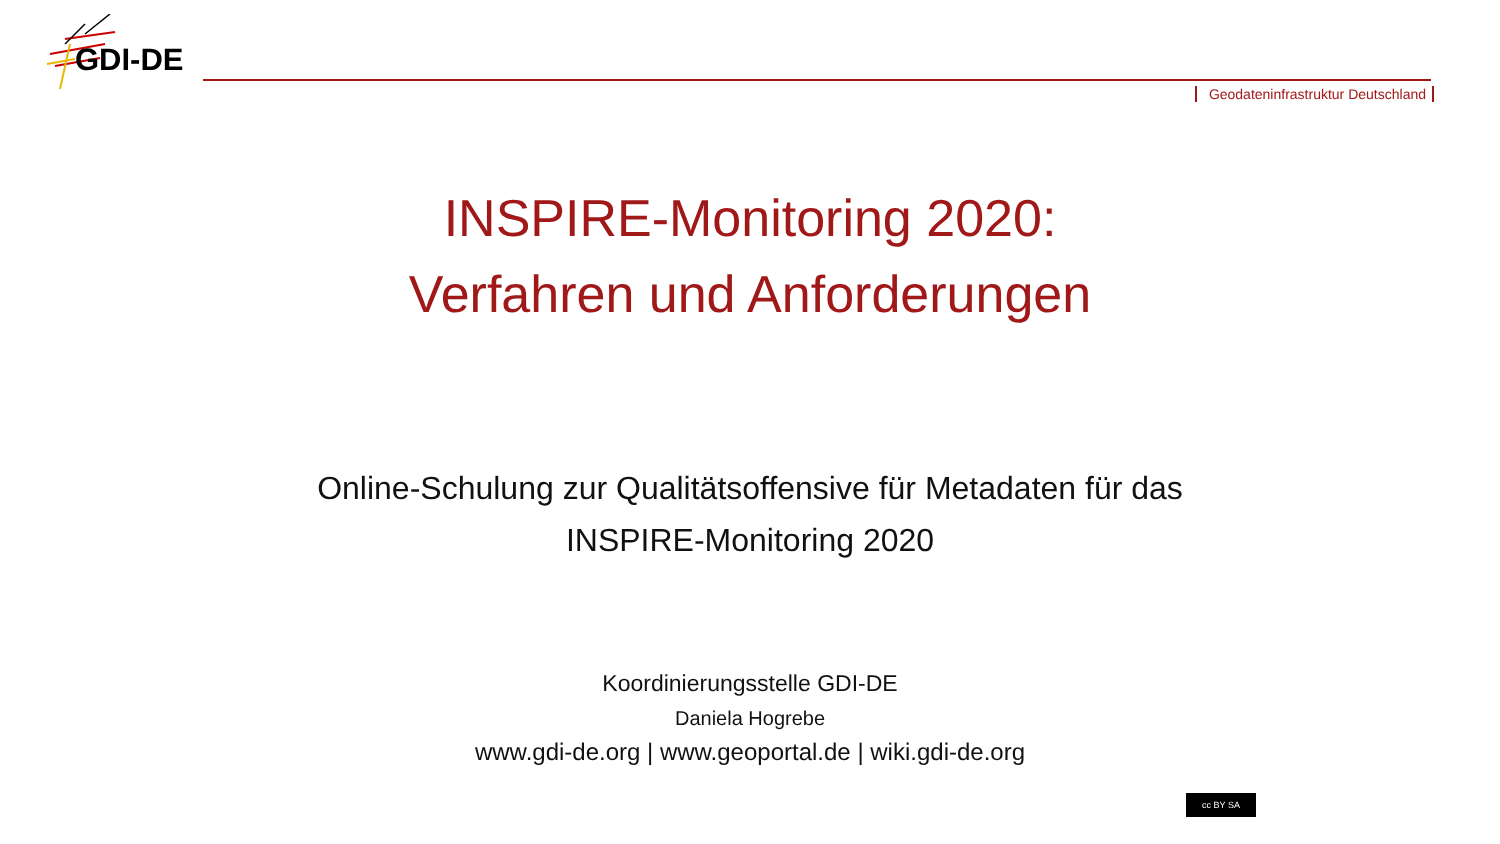GDI-DE
Geodateninfrastruktur Deutschland
INSPIRE-Monitoring 2020:
Verfahren und Anforderungen
Online-Schulung zur Qualitätsoffensive für Metadaten für das
INSPIRE-Monitoring 2020
Koordinierungsstelle GDI-DE
Daniela Hogrebe
www.gdi-de.org | www.geoportal.de | wiki.gdi-de.org
cc BY SA